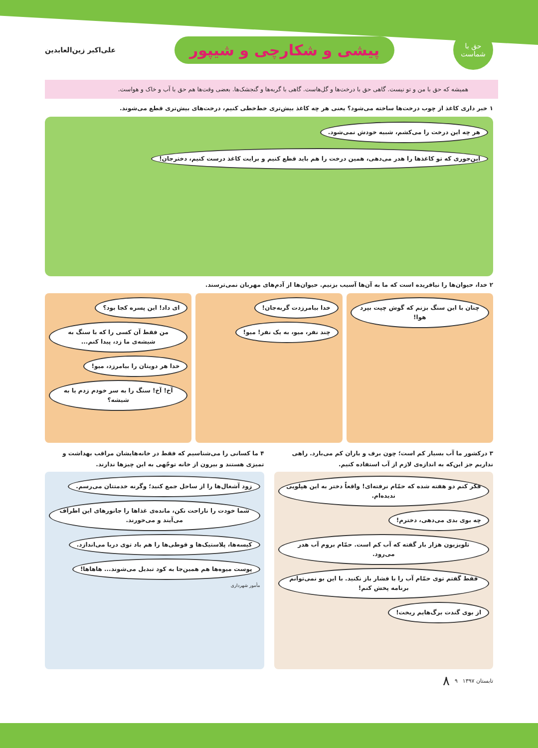حق با شماست
پیشی و شکارچی و شیپور
علی‌اکبر زین‌العابدین
همیشه که حق با من و تو نیست. گاهی حق با درخت‌ها و گل‌هاست. گاهی با گربه‌ها و گنجشک‌ها. بعضی وقت‌ها هم حق با آب و خاک و هواست.
۱ خبر داری کاغذ از چوب درخت‌ها ساخته می‌شود؟ یعنی هر چه کاغذ بیش‌تری خط‌خطی کنیم، درخت‌های بیش‌تری قطع می‌شوند.
هر چه این درخت را می‌کشم، شبیه خودش نمی‌شود.
این‌جوری که تو کاغذها را هدر می‌دهی، همین درخت را هم باید قطع کنیم و برایت کاغذ درست کنیم، دخترجان!
۲ خدا، حیوان‌ها را نیافریده است که ما به آن‌ها آسیب بزنیم. حیوان‌ها از آدم‌های مهربان نمی‌ترسند.
چنان با این سنگ بزنم که گوش چپت بپرد هوا!
خدا بیامرزدت گربه‌جان!
چند نفر، میو، به یک نفر! میو!
ای داد! این پسره کجا بود؟
من فقط آن کسی را که با سنگ به شیشه‌ی ما زد، پیدا کنم...
خدا هر دویتان را بیامرزد، میو!
آخ! آخ! سنگ را به سر خودم زدم یا به شیشه؟
۳ درکشور ما آب بسیار کم است؛ چون برف و باران کم می‌بارد. راهی نداریم جز این‌که به اندازه‌ی لازم از آب استفاده کنیم.
فکر کنم دو هفته شده که حمّام نرفته‌ای! واقعاً دختر به این هپلویی ندیده‌ام.
چه بوی بدی می‌دهی، دخترم!
تلویزیون هزار بار گفته که آب کم است. حمّام بروم آب هدر می‌رود.
فقط گفتم توی حمّام آب را با فشار باز نکنید. با این بو نمی‌توانم برنامه پخش کنم!
از بوی گندت برگ‌هایم ریخت!
۴ ما کسانی را می‌شناسیم که فقط در خانه‌هایشان مراقب بهداشت و تمیزی هستند و بیرون از خانه توجّهی به این چیزها ندارند.
زود آشغال‌ها را از ساحل جمع کنید؛ وگرنه خدمتتان می‌رسم.
شما خودت را ناراحت نکن، مانده‌ی غذاها را جانورهای این اطراف می‌آیند و می‌خورند.
کیسه‌ها، پلاستیک‌ها و قوطی‌ها را هم باد توی دریا می‌اندازد.
پوست میوه‌ها هم همین‌جا به کود تبدیل می‌شوند... هاهاها!
مأمور شهرداری
تابستان ۱۳۹۷ ۹ ۸